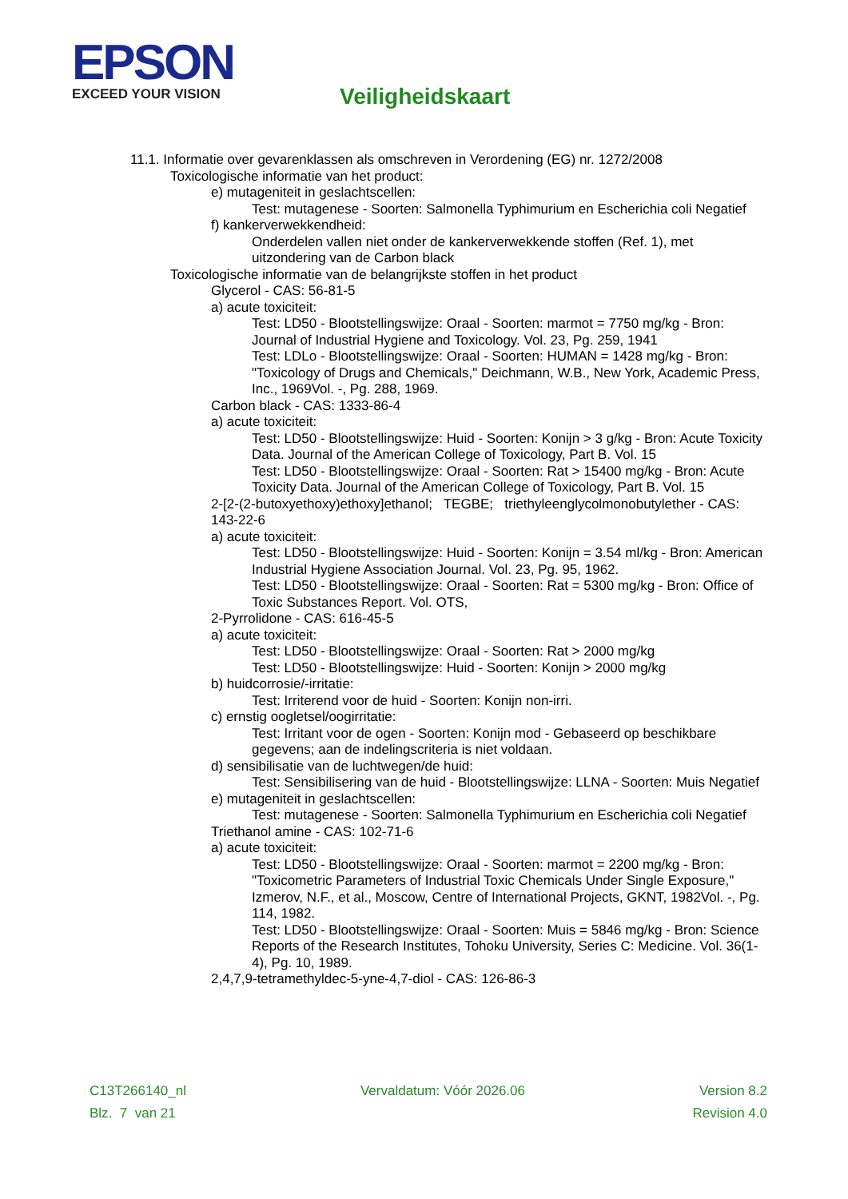EPSON
EXCEED YOUR VISION
Veiligheidskaart
11.1. Informatie over gevarenklassen als omschreven in Verordening (EG) nr. 1272/2008
Toxicologische informatie van het product:
e) mutageniteit in geslachtscellen:
Test: mutagenese - Soorten: Salmonella Typhimurium en Escherichia coli Negatief
f) kankerverwekkendheid:
Onderdelen vallen niet onder de kankerverwekkende stoffen (Ref. 1), met uitzondering van de Carbon black
Toxicologische informatie van de belangrijkste stoffen in het product
Glycerol - CAS: 56-81-5
a) acute toxiciteit:
Test: LD50 - Blootstellingswijze: Oraal - Soorten: marmot = 7750 mg/kg - Bron: Journal of Industrial Hygiene and Toxicology. Vol. 23, Pg. 259, 1941
Test: LDLo - Blootstellingswijze: Oraal - Soorten: HUMAN = 1428 mg/kg - Bron: "Toxicology of Drugs and Chemicals," Deichmann, W.B., New York, Academic Press, Inc., 1969Vol. -, Pg. 288, 1969.
Carbon black - CAS: 1333-86-4
a) acute toxiciteit:
Test: LD50 - Blootstellingswijze: Huid - Soorten: Konijn > 3 g/kg - Bron: Acute Toxicity Data. Journal of the American College of Toxicology, Part B. Vol. 15
Test: LD50 - Blootstellingswijze: Oraal - Soorten: Rat > 15400 mg/kg - Bron: Acute Toxicity Data. Journal of the American College of Toxicology, Part B. Vol. 15
2-[2-(2-butoxyethoxy)ethoxy]ethanol; TEGBE; triethyleenglycolmonobutylether - CAS: 143-22-6
a) acute toxiciteit:
Test: LD50 - Blootstellingswijze: Huid - Soorten: Konijn = 3.54 ml/kg - Bron: American Industrial Hygiene Association Journal. Vol. 23, Pg. 95, 1962.
Test: LD50 - Blootstellingswijze: Oraal - Soorten: Rat = 5300 mg/kg - Bron: Office of Toxic Substances Report. Vol. OTS,
2-Pyrrolidone - CAS: 616-45-5
a) acute toxiciteit:
Test: LD50 - Blootstellingswijze: Oraal - Soorten: Rat > 2000 mg/kg
Test: LD50 - Blootstellingswijze: Huid - Soorten: Konijn > 2000 mg/kg
b) huidcorrosie/-irritatie:
Test: Irriterend voor de huid - Soorten: Konijn non-irri.
c) ernstig oogletsel/oogirritatie:
Test: Irritant voor de ogen - Soorten: Konijn mod - Gebaseerd op beschikbare gegevens; aan de indelingscriteria is niet voldaan.
d) sensibilisatie van de luchtwegen/de huid:
Test: Sensibilisering van de huid - Blootstellingswijze: LLNA - Soorten: Muis Negatief
e) mutageniteit in geslachtscellen:
Test: mutagenese - Soorten: Salmonella Typhimurium en Escherichia coli Negatief
Triethanol amine - CAS: 102-71-6
a) acute toxiciteit:
Test: LD50 - Blootstellingswijze: Oraal - Soorten: marmot = 2200 mg/kg - Bron: "Toxicometric Parameters of Industrial Toxic Chemicals Under Single Exposure," Izmerov, N.F., et al., Moscow, Centre of International Projects, GKNT, 1982Vol. -, Pg. 114, 1982.
Test: LD50 - Blootstellingswijze: Oraal - Soorten: Muis = 5846 mg/kg - Bron: Science Reports of the Research Institutes, Tohoku University, Series C: Medicine. Vol. 36(1-4), Pg. 10, 1989.
2,4,7,9-tetramethyldec-5-yne-4,7-diol - CAS: 126-86-3
C13T266140_nl Vervaldatum: Vóór 2026.06 Version 8.2
Blz. 7 van 21 Revision 4.0